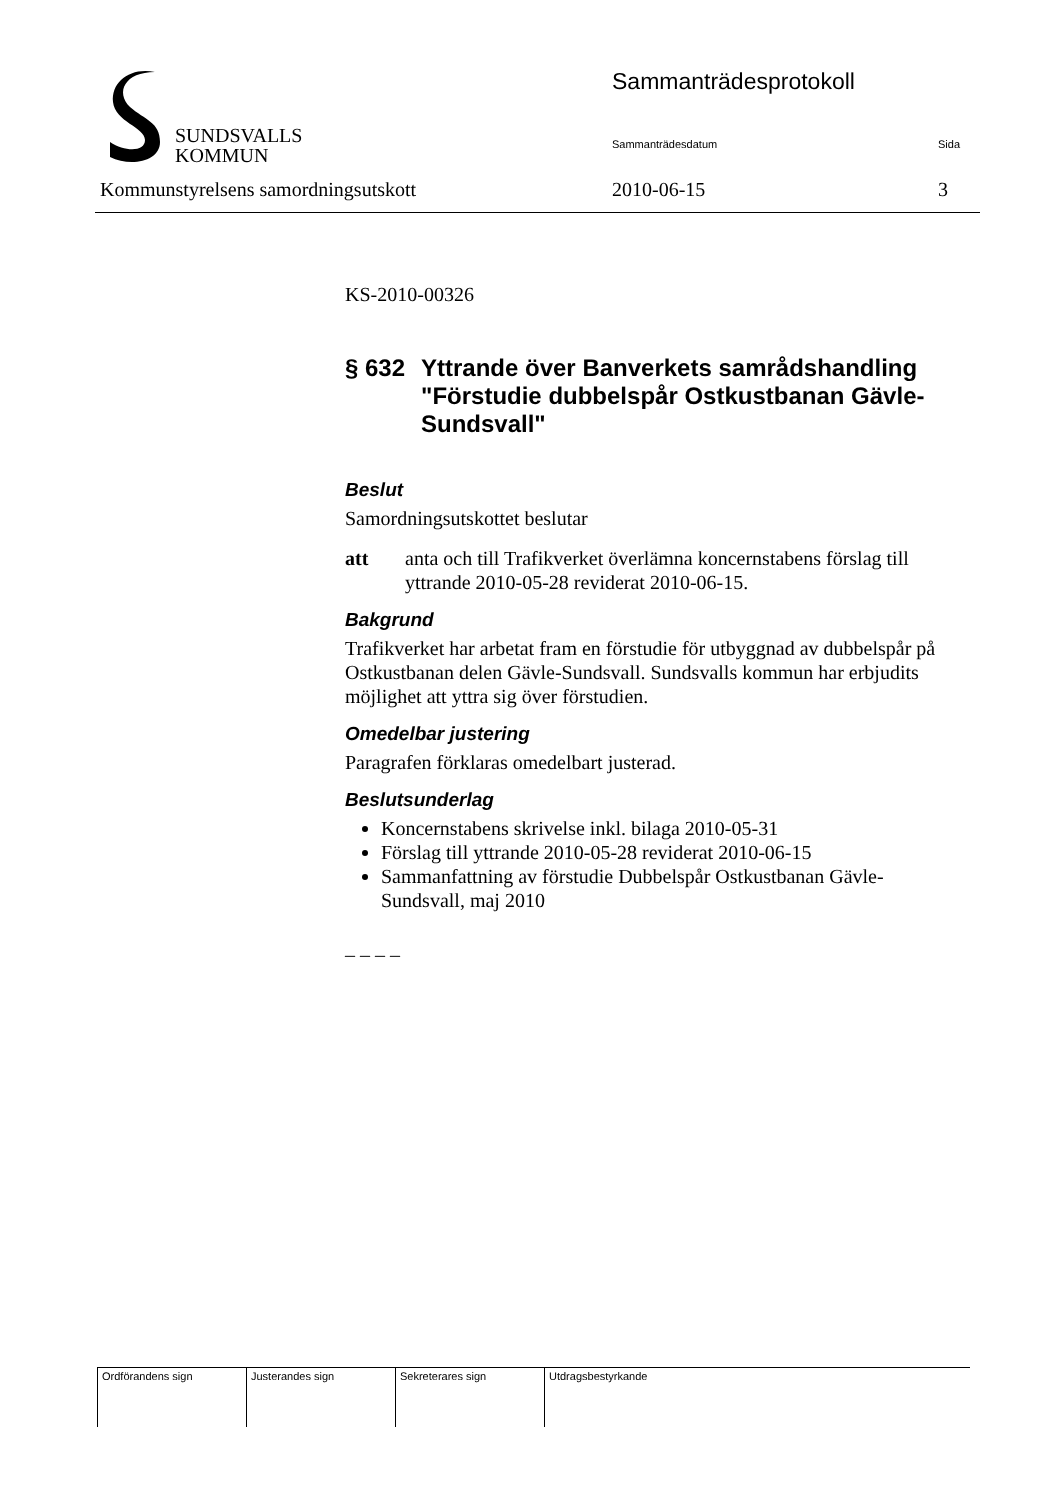SUNDSVALLS
KOMMUN
Sammanträdesprotokoll
Sammanträdesdatum Sida
Kommunstyrelsens samordningsutskott
2010-06-15 3
KS-2010-00326
§ 632 Yttrande över Banverkets samrådshandling "Förstudie dubbelspår Ostkustbanan Gävle-Sundsvall"
Beslut
Samordningsutskottet beslutar
att anta och till Trafikverket överlämna koncernstabens förslag till yttrande 2010-05-28 reviderat 2010-06-15.
Bakgrund
Trafikverket har arbetat fram en förstudie för utbyggnad av dubbelspår på Ostkustbanan delen Gävle-Sundsvall. Sundsvalls kommun har erbjudits möjlighet att yttra sig över förstudien.
Omedelbar justering
Paragrafen förklaras omedelbart justerad.
Beslutsunderlag
Koncernstabens skrivelse inkl. bilaga 2010-05-31
Förslag till yttrande 2010-05-28 reviderat 2010-06-15
Sammanfattning av förstudie Dubbelspår Ostkustbanan Gävle-Sundsvall, maj 2010
– – – –
| Ordförandens sign | Justerandes sign | Sekreterares sign | Utdragsbestyrkande |